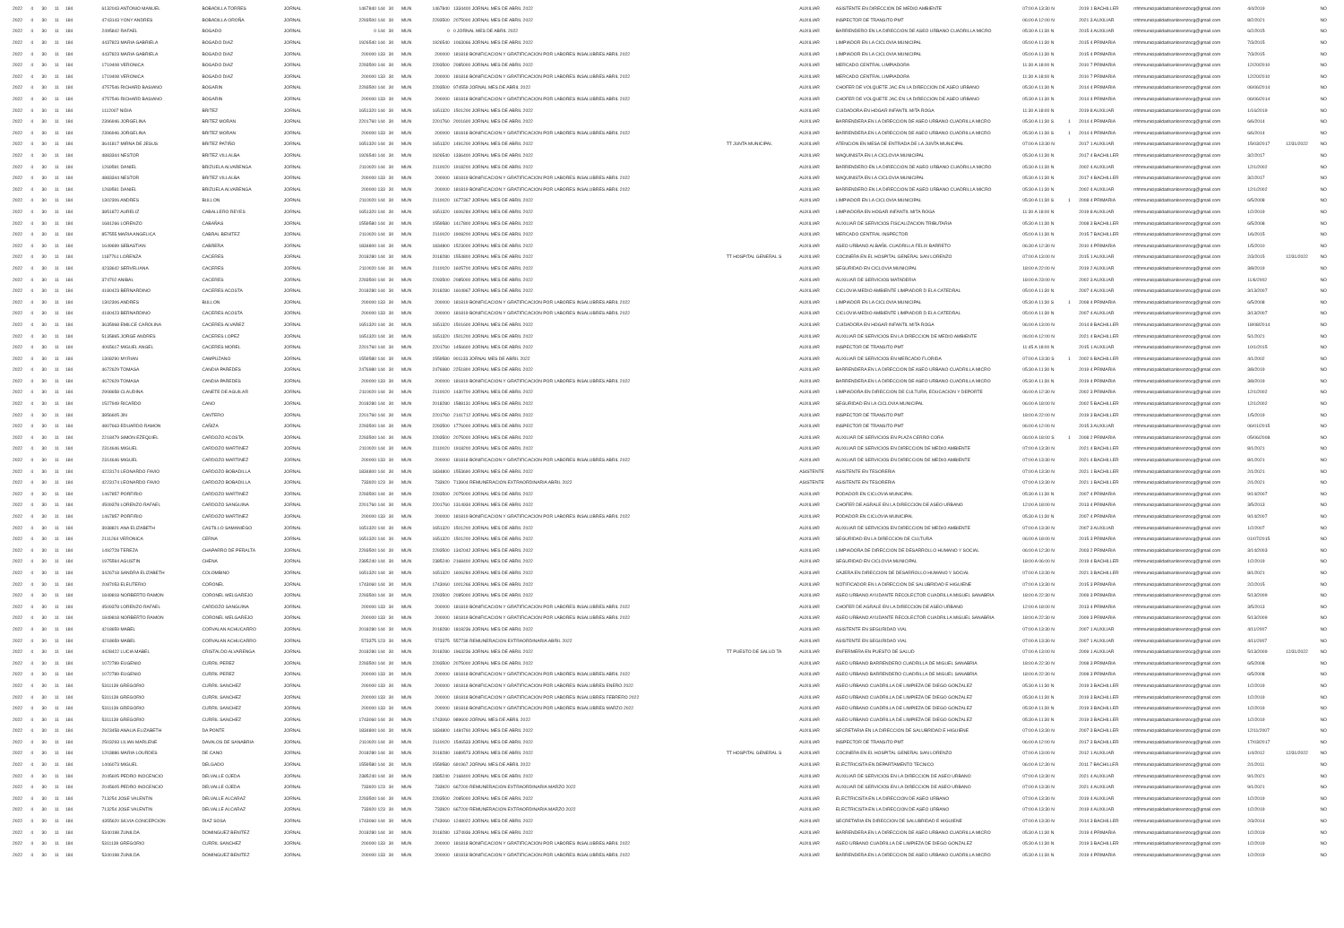| 2022 | 4 | 30 | 11 | 184 | 6132043 ANTONIO MANUEL | BOBADILLA TORRES | JORNAL | 1467840 144 | 30 | MUN | 1467840 | 1334400 JORNAL MES DE ABRIL 2022 | | AUXILIAR | ASISTENTE EN DIRECCION DE MEDIO AMBIENTE | 07:00 A 13:30 N | | 2019 1 BACHILLER | rrhhmunicipalidadsanlorenzocg@gmail.com | 4/4/2019 | | NO |
| 2022 | 4 | 30 | 11 | 184 | 4743143 YONY ANDRES | BOBADILLA OROÑA | JORNAL | 2293500 144 | 30 | MUN | 2293500 | 2075000 JORNAL MES DE ABRIL 2022 | | AUXILIAR | INSPECTOR DE TRANSITO PMT | 06:00 A 12:00 N | | 2021 3 AUXILIAR | rrhhmunicipalidadsanlorenzocg@gmail.com | 8/2/2021 | | NO |
| 2022 | 4 | 30 | 11 | 184 | 2495842 RAFAEL | BOGADO | JORNAL | 0 144 | 30 | MUN | 0 | 0 JORNAL MES DE ABRIL 2022 | | AUXILIAR | BARRENDERO EN LA DIRECCION DE ASEO URBANO CUADRILLA MICRO | 05:30 A 11:30 N | | 2015 4 AUXILIAR | rrhhmunicipalidadsanlorenzocg@gmail.com | 6/2/2015 | | NO |
| 2022 | 4 | 30 | 11 | 184 | 4437823 MARIA GABRIELA | BOGADO DIAZ | JORNAL | 1926540 144 | 30 | MUN | 1926540 | 1063066 JORNAL MES DE ABRIL 2022 | | AUXILIAR | LIMPIADOR EN LA CICLOVIA MUNICIPAL | 05:00 A 11:30 N | | 2015 4 PRIMARIA | rrhhmunicipalidadsanlorenzocg@gmail.com | 7/3/2015 | | NO |
| 2022 | 4 | 30 | 11 | 184 | 4437823 MARIA GABRIELA | BOGADO DIAZ | JORNAL | 200000 133 | 30 | MUN | 200000 | 181818 BONIFICACION Y GRATIFICACION POR LABORES INSALUBRES ABRIL 2022 | | AUXILIAR | LIMPIADOR EN LA CICLOVIA MUNICIPAL | 05:00 A 11:30 N | | 2015 4 PRIMARIA | rrhhmunicipalidadsanlorenzocg@gmail.com | 7/3/2015 | | NO |
| 2022 | 4 | 30 | 11 | 184 | 1719408 VERONICA | BOGADO DIAZ | JORNAL | 2293500 144 | 30 | MUN | 2293500 | 2085000 JORNAL MES DE ABRIL 2022 | | AUXILIAR | MERCADO CENTRAL LIMPIADORA | 11:30 A 18:00 N | | 2010 7 PRIMARIA | rrhhmunicipalidadsanlorenzocg@gmail.com | 12/20/2010 | | NO |
| 2022 | 4 | 30 | 11 | 184 | 1719408 VERONICA | BOGADO DIAZ | JORNAL | 200000 133 | 30 | MUN | 200000 | 181818 BONIFICACION Y GRATIFICACION POR LABORES INSALUBRES ABRIL 2022 | | AUXILIAR | MERCADO CENTRAL LIMPIADORA | 11:30 A 18:00 N | | 2010 7 PRIMARIA | rrhhmunicipalidadsanlorenzocg@gmail.com | 12/20/2010 | | NO |
| 2022 | 4 | 30 | 11 | 184 | 4757546 RICHARD BASIANO | BOGARIN | JORNAL | 2293500 144 | 30 | MUN | 2293500 | 974559 JORNAL MES DE ABRIL 2022 | | AUXILIAR | CHOFER DE VOLQUETE JAC EN LA DIRECCION DE ASEO URBANO | 05:30 A 11:30 N | | 2014 4 PRIMARIA | rrhhmunicipalidadsanlorenzocg@gmail.com | 06/06/2014 | | NO |
| 2022 | 4 | 30 | 11 | 184 | 4757546 RICHARD BASIANO | BOGARIN | JORNAL | 200000 133 | 30 | MUN | 200000 | 181818 BONIFICACION Y GRATIFICACION POR LABORES INSALUBRES ABRIL 2022 | | AUXILIAR | CHOFER DE VOLQUETE JAC EN LA DIRECCION DE ASEO URBANO | 05:30 A 11:30 N | | 2014 4 PRIMARIA | rrhhmunicipalidadsanlorenzocg@gmail.com | 06/06/2014 | | NO |
| 2022 | 4 | 30 | 11 | 184 | 1112007 NIDIA | BRITEZ | JORNAL | 1651320 144 | 30 | MUN | 1651320 | 1501200 JORNAL MES DE ABRIL 2022 | | AUXILIAR | CUIDADORA EN HOGAR INFANTIL MITA ROGA | 11:30 A 18:00 N | | 2019 8 AUXILIAR | rrhhmunicipalidadsanlorenzocg@gmail.com | 1/16/2019 | | NO |
| 2022 | 4 | 30 | 11 | 184 | 2396946 JORGELINA | BRITEZ MORAN | JORNAL | 2201760 144 | 30 | MUN | 2201760 | 2001600 JORNAL MES DE ABRIL 2022 | | AUXILIAR | BARRENDERA EN LA DIRECCION DE ASEO URBANO CUADRILLA MICRO | 05:30 A 11:30 S | 1 | 2014 4 PRIMARIA | rrhhmunicipalidadsanlorenzocg@gmail.com | 6/6/2014 | | NO |
| 2022 | 4 | 30 | 11 | 184 | 2396946 JORGELINA | BRITEZ MORAN | JORNAL | 200000 133 | 30 | MUN | 200000 | 181818 BONIFICACION Y GRATIFICACION POR LABORES INSALUBRES ABRIL 2022 | | AUXILIAR | BARRENDERA EN LA DIRECCION DE ASEO URBANO CUADRILLA MICRO | 05:30 A 11:30 S | 1 | 2014 4 PRIMARIA | rrhhmunicipalidadsanlorenzocg@gmail.com | 6/6/2014 | | NO |
| 2022 | 4 | 30 | 11 | 184 | 3641817 MIRNA DE JESUS | BRITEZ PATIÑO | JORNAL | 1651320 144 | 30 | MUN | 1651320 | 1491200 JORNAL MES DE ABRIL 2022 | TT JUNTA MUNICIPAL | AUXILIAR | ATENCION EN MESA DE ENTRADA DE LA JUNTA MUNICIPAL | 07:00 A 13:30 N | | 2017 1 AUXILIAR | rrhhmunicipalidadsanlorenzocg@gmail.com | 15/03/2017 | 12/31/2022 | NO |
| 2022 | 4 | 30 | 11 | 184 | 4883344 NESTOR | BRITEZ VILLALBA | JORNAL | 1926540 144 | 30 | MUN | 1926540 | 1336400 JORNAL MES DE ABRIL 2022 | | AUXILIAR | MAQUINISTA EN LA CICLOVIA MUNICIPAL | 05:30 A 11:30 N | | 2017 4 BACHILLER | rrhhmunicipalidadsanlorenzocg@gmail.com | 3/2/2017 | | NO |
| 2022 | 4 | 30 | 11 | 184 | 1269591 DANIEL | BRIZUELA ALVARENGA | JORNAL | 2110020 144 | 30 | MUN | 2110020 | 1918200 JORNAL MES DE ABRIL 2022 | | AUXILIAR | BARRENDERO EN LA DIRECCION DE ASEO URBANO CUADRILLA MICRO | 05:30 A 11:30 N | | 2002 4 AUXILIAR | rrhhmunicipalidadsanlorenzocg@gmail.com | 12/1/2002 | | NO |
| 2022 | 4 | 30 | 11 | 184 | 4883344 NESTOR | BRITEZ VILLALBA | JORNAL | 200000 133 | 30 | MUN | 200000 | 181819 BONIFICACION Y GRATIFICACION POR LABORES INSALUBRES ABRIL 2022 | | AUXILIAR | MAQUINISTA EN LA CICLOVIA MUNICIPAL | 05:30 A 11:30 N | | 2017 4 BACHILLER | rrhhmunicipalidadsanlorenzocg@gmail.com | 3/2/2017 | | NO |
| 2022 | 4 | 30 | 11 | 184 | 1269591 DANIEL | BRIZUELA ALVARENGA | JORNAL | 200000 133 | 30 | MUN | 200000 | 181819 BONIFICACION Y GRATIFICACION POR LABORES INSALUBRES ABRIL 2022 | | AUXILIAR | BARRENDERO EN LA DIRECCION DE ASEO URBANO CUADRILLA MICRO | 05:30 A 11:30 N | | 2002 4 AUXILIAR | rrhhmunicipalidadsanlorenzocg@gmail.com | 12/1/2002 | | NO |
| 2022 | 4 | 30 | 11 | 184 | 1302306 ANDRES | BULLON | JORNAL | 2110020 144 | 30 | MUN | 2110020 | 1677367 JORNAL MES DE ABRIL 2022 | | AUXILIAR | LIMPIADOR EN LA CICLOVIA MUNICIPAL | 05:30 A 11:30 S | 1 | 2008 4 PRIMARIA | rrhhmunicipalidadsanlorenzocg@gmail.com | 6/5/2008 | | NO |
| 2022 | 4 | 30 | 11 | 184 | 3851872 AURELIZ | CABALLERO REYES | JORNAL | 1651320 144 | 30 | MUN | 1651320 | 1606284 JORNAL MES DE ABRIL 2022 | | AUXILIAR | LIMPIADORA EN HOGAR INFANTIL MITA ROGA | 11:30 A 18:00 N | | 2019 8 AUXILIAR | rrhhmunicipalidadsanlorenzocg@gmail.com | 1/2/2019 | | NO |
| 2022 | 4 | 30 | 11 | 184 | 1681266 LORENZO | CABAÑAS | JORNAL | 1559580 144 | 30 | MUN | 1559580 | 1417800 JORNAL MES DE ABRIL 2022 | | AUXILIAR | AUXILIAR DE SERVICIOS FISCALIZACION TRIBUTARIA | 05:30 A 11:30 N | | 2008 3 BACHILLER | rrhhmunicipalidadsanlorenzocg@gmail.com | 6/5/2008 | | NO |
| 2022 | 4 | 30 | 11 | 184 | 857555 MARIA ANGELICA | CABRAL BENITEZ | JORNAL | 2110020 144 | 30 | MUN | 2110020 | 1908200 JORNAL MES DE ABRIL 2022 | | AUXILIAR | MERCADO CENTRAL INSPECTOR | 05:00 A 11:30 N | | 2015 7 BACHILLER | rrhhmunicipalidadsanlorenzocg@gmail.com | 1/6/2015 | | NO |
| 2022 | 4 | 30 | 11 | 184 | 1649699 SEBASTIAN | CABRERA | JORNAL | 1834800 144 | 30 | MUN | 1834800 | 1523000 JORNAL MES DE ABRIL 2022 | | AUXILIAR | ASEO URBANO ALBAÑIL CUADRILLA FELIX BARRETO | 06:30 A 12:30 N | | 2010 4 PRIMARIA | rrhhmunicipalidadsanlorenzocg@gmail.com | 1/5/2010 | | NO |
| 2022 | 4 | 30 | 11 | 184 | 1187761 LORENZA | CACERES | JORNAL | 2018280 144 | 30 | MUN | 2018280 | 1554800 JORNAL MES DE ABRIL 2022 | TT HOSPITAL GENERAL S | AUXILIAR | COCINERA EN EL HOSPITAL GENERAL SAN LORENZO | 07:00 A 13:00 N | | 2015 1 AUXILIAR | rrhhmunicipalidadsanlorenzocg@gmail.com | 2/3/2015 | 12/31/2022 | NO |
| 2022 | 4 | 30 | 11 | 184 | 4233642 SERVELIANA | CACERES | JORNAL | 2110020 144 | 30 | MUN | 2110020 | 1605700 JORNAL MES DE ABRIL 2022 | | AUXILIAR | SEGURIDAD EN CICLOVIA MUNICIPAL | 18:00 A 22:00 N | | 2019 2 AUXILIAR | rrhhmunicipalidadsanlorenzocg@gmail.com | 3/8/2019 | | NO |
| 2022 | 4 | 30 | 11 | 184 | 374702 ANIBAL | CACERES | JORNAL | 2293500 144 | 30 | MUN | 2293500 | 2085000 JORNAL MES DE ABRIL 2022 | | AUXILIAR | AUXILIAR DE SERVICIOS MATADERIA | 18:00 A 23:00 N | | 2002 3 AUXILIAR | rrhhmunicipalidadsanlorenzocg@gmail.com | 11/6/2002 | | NO |
| 2022 | 4 | 30 | 11 | 184 | 4180423 BERNARDINO | CACERES ACOSTA | JORNAL | 2018280 144 | 30 | MUN | 2018280 | 1604967 JORNAL MES DE ABRIL 2022 | | AUXILIAR | CICLOVIA MEDIO AMBIENTE LIMPIADOR D ELA CATEDRAL | 05:00 A 11:30 N | | 2007 4 AUXILIAR | rrhhmunicipalidadsanlorenzocg@gmail.com | 3/13/2007 | | NO |
| 2022 | 4 | 30 | 11 | 184 | 1302306 ANDRES | BULLON | JORNAL | 200000 133 | 30 | MUN | 200000 | 181819 BONIFICACION Y GRATIFICACION POR LABORES INSALUBRES ABRIL 2022 | | AUXILIAR | LIMPIADOR EN LA CICLOVIA MUNICIPAL | 05:30 A 11:30 S | 1 | 2008 4 PRIMARIA | rrhhmunicipalidadsanlorenzocg@gmail.com | 6/5/2008 | | NO |
| 2022 | 4 | 30 | 11 | 184 | 4180423 BERNARDINO | CACERES ACOSTA | JORNAL | 200000 133 | 30 | MUN | 200000 | 181819 BONIFICACION Y GRATIFICACION POR LABORES INSALUBRES ABRIL 2022 | | AUXILIAR | CICLOVIA MEDIO AMBIENTE LIMPIADOR D ELA CATEDRAL | 05:00 A 11:30 N | | 2007 4 AUXILIAR | rrhhmunicipalidadsanlorenzocg@gmail.com | 3/13/2007 | | NO |
| 2022 | 4 | 30 | 11 | 184 | 3635968 EMILCE CAROLINA | CACERES ALVAREZ | JORNAL | 1651320 144 | 30 | MUN | 1651320 | 1501600 JORNAL MES DE ABRIL 2022 | | AUXILIAR | CUIDADORA EN HOGAR INFANTIL MITA ROGA | 06:00 A 13:00 N | | 2014 8 BACHILLER | rrhhmunicipalidadsanlorenzocg@gmail.com | 18/08/2014 | | NO |
| 2022 | 4 | 30 | 11 | 184 | 5135865 JORGE ANDRES | CACERES LOPEZ | JORNAL | 1651320 144 | 30 | MUN | 1651320 | 1501200 JORNAL MES DE ABRIL 2022 | | AUXILIAR | AUXILIAR DE SERVICIOS EN LA DIRECCION DE MEDIO AMBIENTE | 06:00 A 12:00 N | | 2021 4 BACHILLER | rrhhmunicipalidadsanlorenzocg@gmail.com | 5/1/2021 | | NO |
| 2022 | 4 | 30 | 11 | 184 | 4065617 MIGUEL ANGEL | CACERES MOREL | JORNAL | 2201760 144 | 30 | MUN | 2201760 | 1456600 JORNAL MES DE ABRIL 2022 | | AUXILIAR | INSPECTOR DE TRANSITO PMT | 11:45 A 18:00 N | | 2015 1 AUXILIAR | rrhhmunicipalidadsanlorenzocg@gmail.com | 10/1/2015 | | NO |
| 2022 | 4 | 30 | 11 | 184 | 1308290 MYRIAN | CAMPUZANO | JORNAL | 1559580 144 | 30 | MUN | 1559580 | 901133 JORNAL MES DE ABRIL 2022 | | AUXILIAR | AUXILIAR DE SERVICIOS EN MERCADO FLORIDA | 07:00 A 13:30 S | 1 | 2002 6 BACHILLER | rrhhmunicipalidadsanlorenzocg@gmail.com | 4/1/2002 | | NO |
| 2022 | 4 | 30 | 11 | 184 | 4672629 TOMASA | CANDIA PAREDES | JORNAL | 2476980 144 | 30 | MUN | 2476980 | 2251800 JORNAL MES DE ABRIL 2022 | | AUXILIAR | BARRENDERA EN LA DIRECCION DE ASEO URBANO CUADRILLA MICRO | 05:30 A 11:30 N | | 2019 4 PRIMARIA | rrhhmunicipalidadsanlorenzocg@gmail.com | 3/8/2019 | | NO |
| 2022 | 4 | 30 | 11 | 184 | 4672629 TOMASA | CANDIA PAREDES | JORNAL | 200000 133 | 30 | MUN | 200000 | 181819 BONIFICACION Y GRATIFICACION POR LABORES INSALUBRES ABRIL 2022 | | AUXILIAR | BARRENDERA EN LA DIRECCION DE ASEO URBANO CUADRILLA MICRO | 05:30 A 11:30 N | | 2019 4 PRIMARIA | rrhhmunicipalidadsanlorenzocg@gmail.com | 3/8/2019 | | NO |
| 2022 | 4 | 30 | 11 | 184 | 2908658 CLAUDINA | CANETE DE AGUILAR | JORNAL | 2110020 144 | 30 | MUN | 2110020 | 1430700 JORNAL MES DE ABRIL 2022 | | AUXILIAR | LIMPIADORA EN DIRECCION DE CULTURA, EDUCACION Y DEPORTE | 06:00 A 12:30 N | | 2002 3 PRIMARIA | rrhhmunicipalidadsanlorenzocg@gmail.com | 12/1/2002 | | NO |
| 2022 | 4 | 30 | 11 | 184 | 1527949 RICARDO | CANO | JORNAL | 2018280 144 | 30 | MUN | 2018280 | 1588131 JORNAL MES DE ABRIL 2022 | | AUXILIAR | SEGURIDAD EN LA CICLOVIA MUNICIPAL | 06:00 A 18:00 N | | 2002 5 BACHILLER | rrhhmunicipalidadsanlorenzocg@gmail.com | 12/1/2002 | | NO |
| 2022 | 4 | 30 | 11 | 184 | 3856605 JIN | CANTERO | JORNAL | 2201760 144 | 30 | MUN | 2201760 | 2141712 JORNAL MES DE ABRIL 2022 | | AUXILIAR | INSPECTOR DE TRANSITO PMT | 18:00 A 22:00 N | | 2019 3 BACHILLER | rrhhmunicipalidadsanlorenzocg@gmail.com | 1/5/2019 | | NO |
| 2022 | 4 | 30 | 11 | 184 | 4807663 EDUARDO RAMON | CAÑIZA | JORNAL | 2293500 144 | 30 | MUN | 2293500 | 1776000 JORNAL MES DE ABRIL 2022 | | AUXILIAR | INSPECTOR DE TRANSITO PMT | 06:00 A 12:00 N | | 2015 3 AUXILIAR | rrhhmunicipalidadsanlorenzocg@gmail.com | 06/01/2015 | | NO |
| 2022 | 4 | 30 | 11 | 184 | 2218479 SIMON EZEQUIEL | CARDOZO ACOSTA | JORNAL | 2293500 144 | 30 | MUN | 2293500 | 2075000 JORNAL MES DE ABRIL 2022 | | AUXILIAR | AUXILIAR DE SERVICIOS EN PLAZA CERRO CORA | 06:00 A 18:00 S | 1 | 2008 2 PRIMARIA | rrhhmunicipalidadsanlorenzocg@gmail.com | 05/06/2008 | | NO |
| 2022 | 4 | 30 | 11 | 184 | 2314646 MIGUEL | CARDOZO MARTINEZ | JORNAL | 2110020 144 | 30 | MUN | 2110020 | 1918200 JORNAL MES DE ABRIL 2022 | | AUXILIAR | AUXILIAR DE SERVICIOS EN DIRECCION DE MEDIO AMBIENTE | 07:00 A 13:30 N | | 2021 4 BACHILLER | rrhhmunicipalidadsanlorenzocg@gmail.com | 8/1/2021 | | NO |
| 2022 | 4 | 30 | 11 | 184 | 2314646 MIGUEL | CARDOZO MARTINEZ | JORNAL | 200000 133 | 30 | MUN | 200000 | 181818 BONIFICACION Y GRATIFICACION POR LABORES INSALUBRES ABRIL 2022 | | AUXILIAR | AUXILIAR DE SERVICIOS EN DIRECCION DE MEDIO AMBIENTE | 07:00 A 13:30 N | | 2021 4 BACHILLER | rrhhmunicipalidadsanlorenzocg@gmail.com | 8/1/2021 | | NO |
| 2022 | 4 | 30 | 11 | 184 | 4223174 LEONARDO FAVIO | CARDOZO BOBADILLA | JORNAL | 1834800 144 | 30 | MUN | 1834800 | 1553690 JORNAL MES DE ABRIL 2022 | | ASISTENTE | ASISTENTE EN TESORERIA | 07:00 A 13:30 N | | 2021 1 BACHILLER | rrhhmunicipalidadsanlorenzocg@gmail.com | 2/1/2021 | | NO |
| 2022 | 4 | 30 | 11 | 184 | 4223174 LEONARDO FAVIO | CARDOZO BOBADILLA | JORNAL | 733920 123 | 30 | MUN | 733920 | 713904 REMUNERACION EXTRAORDINARIA ABRIL 2022 | | ASISTENTE | ASISTENTE EN TESORERIA | 07:00 A 13:30 N | | 2021 1 BACHILLER | rrhhmunicipalidadsanlorenzocg@gmail.com | 2/1/2021 | | NO |
| 2022 | 4 | 30 | 11 | 184 | 1467857 PORFIRIO | CARDOZO MARTINEZ | JORNAL | 2293500 144 | 30 | MUN | 2293500 | 2075000 JORNAL MES DE ABRIL 2022 | | AUXILIAR | PODADOR EN CICLOVIA MUNICIPAL | 05:30 A 11:30 N | | 2007 4 PRIMARIA | rrhhmunicipalidadsanlorenzocg@gmail.com | 9/14/2007 | | NO |
| 2022 | 4 | 30 | 11 | 184 | 4509378 LORENZO RAFAEL | CARDOZO SANGUINA | JORNAL | 2201760 144 | 30 | MUN | 2201760 | 1314934 JORNAL MES DE ABRIL 2022 | | AUXILIAR | CHOFER DE AGRALE EN LA DIRECCION DE ASEO URBANO | 12:00 A 18:00 N | | 2013 4 PRIMARIA | rrhhmunicipalidadsanlorenzocg@gmail.com | 3/5/2013 | | NO |
| 2022 | 4 | 30 | 11 | 184 | 1467857 PORFIRIO | CARDOZO MARTINEZ | JORNAL | 200000 133 | 30 | MUN | 200000 | 181819 BONIFICACION Y GRATIFICACION POR LABORES INSALUBRES ABRIL 2022 | | AUXILIAR | PODADOR EN CICLOVIA MUNICIPAL | 05:30 A 11:30 N | | 2007 4 PRIMARIA | rrhhmunicipalidadsanlorenzocg@gmail.com | 9/14/2007 | | NO |
| 2022 | 4 | 30 | 11 | 184 | 3938821 ANA ELIZABETH | CASTILLO SAMANIEGO | JORNAL | 1651320 144 | 30 | MUN | 1651320 | 1501200 JORNAL MES DE ABRIL 2022 | | AUXILIAR | AUXILIAR DE SERVICIOS EN DIRECCION DE MEDIO AMBIENTE | 07:00 A 13:30 N | | 2007 3 AUXILIAR | rrhhmunicipalidadsanlorenzocg@gmail.com | 1/2/2007 | | NO |
| 2022 | 4 | 30 | 11 | 184 | 2111264 VERONICA | CERNA | JORNAL | 1651320 144 | 30 | MUN | 1651320 | 1501200 JORNAL MES DE ABRIL 2022 | | AUXILIAR | SEGURIDAD EN LA DIRECCION DE CULTURA | 06:00 A 18:00 N | | 2015 3 PRIMARIA | rrhhmunicipalidadsanlorenzocg@gmail.com | 01/07/2015 | | NO |
| 2022 | 4 | 30 | 11 | 184 | 1492728 TEREZA | CHAPARRO DE PERALTA | JORNAL | 2293500 144 | 30 | MUN | 2293500 | 1342042 JORNAL MES DE ABRIL 2022 | | AUXILIAR | LIMPIADORA DE DIRECCION DE DESARROLLO HUMANO Y SOCIAL | 06:00 A 12:30 N | | 2003 2 PRIMARIA | rrhhmunicipalidadsanlorenzocg@gmail.com | 3/14/2003 | | NO |
| 2022 | 4 | 30 | 11 | 184 | 1975594 AGUSTIN | CHENA | JORNAL | 2385240 144 | 30 | MUN | 2385240 | 2168400 JORNAL MES DE ABRIL 2022 | | AUXILIAR | SEGURIDAD EN CICLOVIA MUNICIPAL | 18:00 A 06:00 N | | 2019 4 BACHILLER | rrhhmunicipalidadsanlorenzocg@gmail.com | 1/2/2019 | | NO |
| 2022 | 4 | 30 | 11 | 184 | 3426718 SANDRA ELIZABETH | COLOMBINO | JORNAL | 1651320 144 | 30 | MUN | 1651320 | 1606284 JORNAL MES DE ABRIL 2022 | | AUXILIAR | CAJERA EN DIRECCION DE DESARROLLO HUMANO Y SOCIAL | 07:00 A 13:30 N | | 2021 3 BACHILLER | rrhhmunicipalidadsanlorenzocg@gmail.com | 8/1/2021 | | NO |
| 2022 | 4 | 30 | 11 | 184 | 2087053 ELEUTERIO | CORONEL | JORNAL | 1743060 144 | 30 | MUN | 1743060 | 1001266 JORNAL MES DE ABRIL 2022 | | AUXILIAR | NOTIFICADOR EN LA DIRECCION DE SALUBRIDAD E HIGUIENE | 07:00 A 13:30 N | | 2015 3 PRIMARIA | rrhhmunicipalidadsanlorenzocg@gmail.com | 2/2/2015 | | NO |
| 2022 | 4 | 30 | 11 | 184 | 1849818 NORBERTO RAMON | CORONEL MELGAREJO | JORNAL | 2293500 144 | 30 | MUN | 2293500 | 2085000 JORNAL MES DE ABRIL 2022 | | AUXILIAR | ASEO URBANO AYUDANTE RECOLECTOR CUADRILLA MIGUEL SANABRIA | 18:00 A 22:30 N | | 2009 3 PRIMARIA | rrhhmunicipalidadsanlorenzocg@gmail.com | 5/13/2009 | | NO |
| 2022 | 4 | 30 | 11 | 184 | 4509378 LORENZO RAFAEL | CARDOZO SANGUINA | JORNAL | 200000 133 | 30 | MUN | 200000 | 181819 BONIFICACION Y GRATIFICACION POR LABORES INSALUBRES ABRIL 2022 | | AUXILIAR | CHOFER DE AGRALE EN LA DIRECCION DE ASEO URBANO | 12:00 A 18:00 N | | 2013 4 PRIMARIA | rrhhmunicipalidadsanlorenzocg@gmail.com | 3/5/2013 | | NO |
| 2022 | 4 | 30 | 11 | 184 | 1849818 NORBERTO RAMON | CORONEL MELGAREJO | JORNAL | 200000 133 | 30 | MUN | 200000 | 181819 BONIFICACION Y GRATIFICACION POR LABORES INSALUBRES ABRIL 2022 | | AUXILIAR | ASEO URBANO AYUDANTE RECOLECTOR CUADRILLA MIGUEL SANABRIA | 18:00 A 22:30 N | | 2009 3 PRIMARIA | rrhhmunicipalidadsanlorenzocg@gmail.com | 5/13/2009 | | NO |
| 2022 | 4 | 30 | 11 | 184 | 4218659 MABEL | CORVALAN ACHUCARRO | JORNAL | 2018280 144 | 30 | MUN | 2018280 | 1818236 JORNAL MES DE ABRIL 2022 | | AUXILIAR | ASISTENTE EN SEGURIDAD VIAL | 07:00 A 13:30 N | | 2007 1 AUXILIAR | rrhhmunicipalidadsanlorenzocg@gmail.com | 4/11/2007 | | NO |
| 2022 | 4 | 30 | 11 | 184 | 4218659 MABEL | CORVALAN ACHUCARRO | JORNAL | 573375 123 | 30 | MUN | 573375 | 557738 REMUNERACION EXTRAORDINARIA ABRIL 2022 | | AUXILIAR | ASISTENTE EN SEGURIDAD VIAL | 07:00 A 13:30 N | | 2007 1 AUXILIAR | rrhhmunicipalidadsanlorenzocg@gmail.com | 4/11/2007 | | NO |
| 2022 | 4 | 30 | 11 | 184 | 4428422 LUCIA MABEL | CRISTALDO ALVARENGA | JORNAL | 2018280 144 | 30 | MUN | 2018280 | 1963236 JORNAL MES DE ABRIL 2022 | TT PUESTO DE SALUD TA | AUXILIAR | ENFERMERA EN PUESTO DE SALUD | 07:00 A 13:00 N | | 2009 1 AUXILIAR | rrhhmunicipalidadsanlorenzocg@gmail.com | 5/13/2009 | 12/31/2022 | NO |
| 2022 | 4 | 30 | 11 | 184 | 1072789 EUGENIO | CURRIL PEREZ | JORNAL | 2293500 144 | 30 | MUN | 2293500 | 2075000 JORNAL MES DE ABRIL 2022 | | AUXILIAR | ASEO URBANO BARRENDERO CUADRILLA DE MIGUEL SANABRIA | 18:00 A 22:30 N | | 2008 3 PRIMARIA | rrhhmunicipalidadsanlorenzocg@gmail.com | 6/5/2008 | | NO |
| 2022 | 4 | 30 | 11 | 184 | 1072789 EUGENIO | CURRIL PEREZ | JORNAL | 200000 133 | 30 | MUN | 200000 | 181818 BONIFICACION Y GRATIFICACION POR LABORES INSALUBRES ABRIL 2022 | | AUXILIAR | ASEO URBANO BARRENDERO CUADRILLA DE MIGUEL SANABRIA | 18:00 A 22:30 N | | 2008 3 PRIMARIA | rrhhmunicipalidadsanlorenzocg@gmail.com | 6/5/2008 | | NO |
| 2022 | 4 | 30 | 11 | 184 | 5311139 GREGORIO | CURRIL SANCHEZ | JORNAL | 200000 133 | 30 | MUN | 200000 | 181818 BONIFICACION Y GRATIFICACION POR LABORES INSALUBRES ENERO 2022 | | AUXILIAR | ASEO URBANO CUADRILLA DE LIMPIEZA DE DIEGO GONZALEZ | 05:30 A 11:30 N | | 2019 3 BACHILLER | rrhhmunicipalidadsanlorenzocg@gmail.com | 1/2/2019 | | NO |
| 2022 | 4 | 30 | 11 | 184 | 5311139 GREGORIO | CURRIL SANCHEZ | JORNAL | 200000 133 | 30 | MUN | 200000 | 181818 BONIFICACION Y GRATIFICACION POR LABORES INSALUBRES FEBRERO 2022 | | AUXILIAR | ASEO URBANO CUADRILLA DE LIMPIEZA DE DIEGO GONZALEZ | 05:30 A 11:30 N | | 2019 3 BACHILLER | rrhhmunicipalidadsanlorenzocg@gmail.com | 1/2/2019 | | NO |
| 2022 | 4 | 30 | 11 | 184 | 5311139 GREGORIO | CURRIL SANCHEZ | JORNAL | 200000 133 | 30 | MUN | 200000 | 181818 BONIFICACION Y GRATIFICACION POR LABORES INSALUBRES MARZO 2022 | | AUXILIAR | ASEO URBANO CUADRILLA DE LIMPIEZA DE DIEGO GONZALEZ | 05:30 A 11:30 N | | 2019 3 BACHILLER | rrhhmunicipalidadsanlorenzocg@gmail.com | 1/2/2019 | | NO |
| 2022 | 4 | 30 | 11 | 184 | 5311139 GREGORIO | CURRIL SANCHEZ | JORNAL | 1743060 144 | 30 | MUN | 1743060 | 989600 JORNAL MES DE ABRIL 2022 | | AUXILIAR | ASEO URBANO CUADRILLA DE LIMPIEZA DE DIEGO GONZALEZ | 05:30 A 11:30 N | | 2019 3 BACHILLER | rrhhmunicipalidadsanlorenzocg@gmail.com | 1/2/2019 | | NO |
| 2022 | 4 | 30 | 11 | 184 | 2923458 ANALIA ELIZABETH | DA PONTE | JORNAL | 1834800 144 | 30 | MUN | 1834800 | 1484760 JORNAL MES DE ABRIL 2022 | | AUXILIAR | SECRETARIA EN LA DIRECCION DE SALUBRIDAD E HIGUIENE | 07:00 A 13:30 N | | 2007 3 BACHILLER | rrhhmunicipalidadsanlorenzocg@gmail.com | 12/11/2007 | | NO |
| 2022 | 4 | 30 | 11 | 184 | 2503293 LILIAN MARLENE | DAVALOS DE SANABRIA | JORNAL | 2110020 144 | 30 | MUN | 2110020 | 1546533 JORNAL MES DE ABRIL 2022 | | AUXILIAR | INSPECTOR DE TRANSITO PMT | 06:00 A 12:00 N | | 2017 3 BACHILLER | rrhhmunicipalidadsanlorenzocg@gmail.com | 17/03/2017 | | NO |
| 2022 | 4 | 30 | 11 | 184 | 1203886 MARIA LOURDES | DE CANO | JORNAL | 2018280 144 | 30 | MUN | 2018280 | 1689573 JORNAL MES DE ABRIL 2022 | TT HOSPITAL GENERAL S | AUXILIAR | COCINERA EN EL HOSPITAL GENERAL SAN LORENZO | 07:00 A 13:00 N | | 2012 1 AUXILIAR | rrhhmunicipalidadsanlorenzocg@gmail.com | 1/4/2012 | 12/31/2022 | NO |
| 2022 | 4 | 30 | 11 | 184 | 1406073 MIGUEL | DELGADO | JORNAL | 1559580 144 | 30 | MUN | 1559580 | 691967 JORNAL MES DE ABRIL 2022 | | AUXILIAR | ELECTRICISTA EN DEPARTAMENTO TECNICO | 06:00 A 12:30 N | | 2011 7 BACHILLER | rrhhmunicipalidadsanlorenzocg@gmail.com | 2/1/2011 | | NO |
| 2022 | 4 | 30 | 11 | 184 | 2045605 PEDRO INOCENCIO | DELVALLE OJEDA | JORNAL | 2385240 144 | 30 | MUN | 2385240 | 2168400 JORNAL MES DE ABRIL 2022 | | AUXILIAR | AUXILIAR DE SERVICIOS EN LA DIRECCION DE ASEO URBANO | 07:00 A 13:30 N | | 2021 4 AUXILIAR | rrhhmunicipalidadsanlorenzocg@gmail.com | 9/1/2021 | | NO |
| 2022 | 4 | 30 | 11 | 184 | 2045605 PEDRO INOCENCIO | DELVALLE OJEDA | JORNAL | 733920 123 | 30 | MUN | 733920 | 667200 REMUNERACION EXTRAORDINARIA MARZO 2022 | | AUXILIAR | AUXILIAR DE SERVICIOS EN LA DIRECCION DE ASEO URBANO | 07:00 A 13:30 N | | 2021 4 AUXILIAR | rrhhmunicipalidadsanlorenzocg@gmail.com | 9/1/2021 | | NO |
| 2022 | 4 | 30 | 11 | 184 | 713254 JOSE VALENTIN | DELVALLE ALCARAZ | JORNAL | 2293500 144 | 30 | MUN | 2293500 | 2085000 JORNAL MES DE ABRIL 2022 | | AUXILIAR | ELECTRICISTA EN LA DIRECCION DE ASEO URBANO | 07:00 A 13:30 N | | 2019 4 AUXILIAR | rrhhmunicipalidadsanlorenzocg@gmail.com | 1/2/2019 | | NO |
| 2022 | 4 | 30 | 11 | 184 | 713254 JOSE VALENTIN | DELVALLE ALCARAZ | JORNAL | 733920 123 | 30 | MUN | 733920 | 667200 REMUNERACION EXTRAORDINARIA MARZO 2022 | | AUXILIAR | ELECTRICISTA EN LA DIRECCION DE ASEO URBANO | 07:00 A 13:30 N | | 2019 4 AUXILIAR | rrhhmunicipalidadsanlorenzocg@gmail.com | 1/2/2019 | | NO |
| 2022 | 4 | 30 | 11 | 184 | 4355620 SILVIA CONCEPCION | DIAZ SOSA | JORNAL | 1743060 144 | 30 | MUN | 1743060 | 1248022 JORNAL MES DE ABRIL 2022 | | AUXILIAR | SECRETARIA EN DIRECCION DE SALUBRIDAD E HIGUIENE | 07:00 A 13:30 N | | 2014 3 BACHILLER | rrhhmunicipalidadsanlorenzocg@gmail.com | 2/3/2014 | | NO |
| 2022 | 4 | 30 | 11 | 184 | 5340198 ZUNILDA | DOMINGUEZ BENITEZ | JORNAL | 2018280 144 | 30 | MUN | 2018280 | 1374936 JORNAL MES DE ABRIL 2022 | | AUXILIAR | BARRENDERA EN LA DIRECCION DE ASEO URBANO CUADRILLA MICRO | 05:30 A 11:30 N | | 2019 4 PRIMARIA | rrhhmunicipalidadsanlorenzocg@gmail.com | 1/2/2019 | | NO |
| 2022 | 4 | 30 | 11 | 184 | 5311139 GREGORIO | CURRIL SANCHEZ | JORNAL | 200000 133 | 30 | MUN | 200000 | 181818 BONIFICACION Y GRATIFICACION POR LABORES INSALUBRES ABRIL 2022 | | AUXILIAR | ASEO URBANO CUADRILLA DE LIMPIEZA DE DIEGO GONZALEZ | 05:30 A 11:30 N | | 2019 3 BACHILLER | rrhhmunicipalidadsanlorenzocg@gmail.com | 1/2/2019 | | NO |
| 2022 | 4 | 30 | 11 | 184 | 5340198 ZUNILDA | DOMINGUEZ BENITEZ | JORNAL | 200000 133 | 30 | MUN | 200000 | 181818 BONIFICACION Y GRATIFICACION POR LABORES INSALUBRES ABRIL 2022 | | AUXILIAR | BARRENDERA EN LA DIRECCION DE ASEO URBANO CUADRILLA MICRO | 05:30 A 11:30 N | | 2019 4 PRIMARIA | rrhhmunicipalidadsanlorenzocg@gmail.com | 1/2/2019 | | NO |